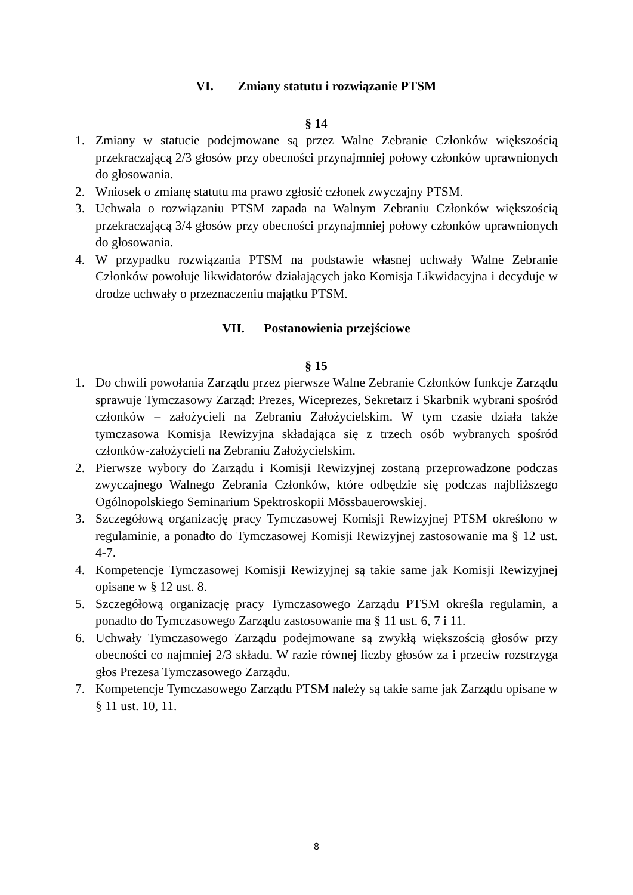VI. Zmiany statutu i rozwiązanie PTSM
§ 14
1. Zmiany w statucie podejmowane są przez Walne Zebranie Członków większością przekraczającą 2/3 głosów przy obecności przynajmniej połowy członków uprawnionych do głosowania.
2. Wniosek o zmianę statutu ma prawo zgłosić członek zwyczajny PTSM.
3. Uchwała o rozwiązaniu PTSM zapada na Walnym Zebraniu Członków większością przekraczającą 3/4 głosów przy obecności przynajmniej połowy członków uprawnionych do głosowania.
4. W przypadku rozwiązania PTSM na podstawie własnej uchwały Walne Zebranie Członków powołuje likwidatorów działających jako Komisja Likwidacyjna i decyduje w drodze uchwały o przeznaczeniu majątku PTSM.
VII. Postanowienia przejściowe
§ 15
1. Do chwili powołania Zarządu przez pierwsze Walne Zebranie Członków funkcje Zarządu sprawuje Tymczasowy Zarząd: Prezes, Wiceprezes, Sekretarz i Skarbnik wybrani spośród członków – założycieli na Zebraniu Założycielskim. W tym czasie działa także tymczasowa Komisja Rewizyjna składająca się z trzech osób wybranych spośród członków-założycieli na Zebraniu Założycielskim.
2. Pierwsze wybory do Zarządu i Komisji Rewizyjnej zostaną przeprowadzone podczas zwyczajnego Walnego Zebrania Członków, które odbędzie się podczas najbliższego Ogólnopolskiego Seminarium Spektroskopii Mössbauerowskiej.
3. Szczegółową organizację pracy Tymczasowej Komisji Rewizyjnej PTSM określono w regulaminie, a ponadto do Tymczasowej Komisji Rewizyjnej zastosowanie ma § 12 ust. 4-7.
4. Kompetencje Tymczasowej Komisji Rewizyjnej są takie same jak Komisji Rewizyjnej opisane w § 12 ust. 8.
5. Szczegółową organizację pracy Tymczasowego Zarządu PTSM określa regulamin, a ponadto do Tymczasowego Zarządu zastosowanie ma § 11 ust. 6, 7 i 11.
6. Uchwały Tymczasowego Zarządu podejmowane są zwykłą większością głosów przy obecności co najmniej 2/3 składu. W razie równej liczby głosów za i przeciw rozstrzyga głos Prezesa Tymczasowego Zarządu.
7. Kompetencje Tymczasowego Zarządu PTSM należy są takie same jak Zarządu opisane w § 11 ust. 10, 11.
8